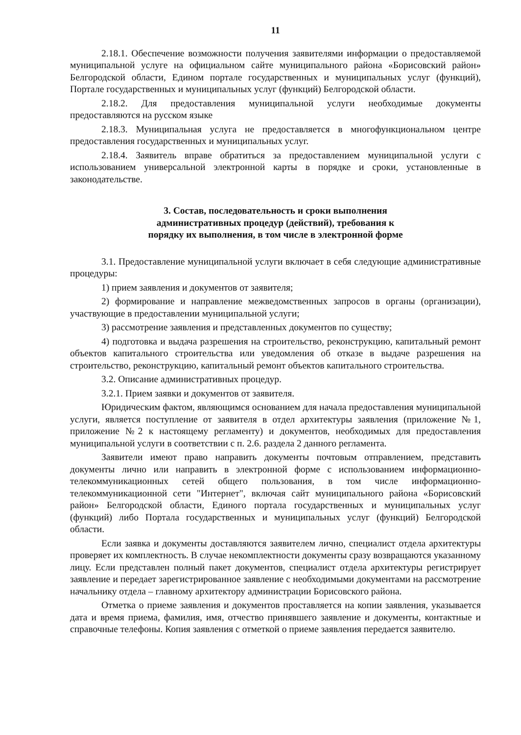11
2.18.1. Обеспечение возможности получения заявителями информации о предоставляемой муниципальной услуге на официальном сайте муниципального района «Борисовский район» Белгородской области, Едином портале государственных и муниципальных услуг (функций), Портале государственных и муниципальных услуг (функций) Белгородской области.
2.18.2. Для предоставления муниципальной услуги необходимые документы предоставляются на русском языке
2.18.3. Муниципальная услуга не предоставляется в многофункциональном центре предоставления государственных и муниципальных услуг.
2.18.4. Заявитель вправе обратиться за предоставлением муниципальной услуги с использованием универсальной электронной карты в порядке и сроки, установленные в законодательстве.
3. Состав, последовательность и сроки выполнения
административных процедур (действий), требования к
порядку их выполнения, в том числе в электронной форме
3.1. Предоставление муниципальной услуги включает в себя следующие административные процедуры:
1) прием заявления и документов от заявителя;
2) формирование и направление межведомственных запросов в органы (организации), участвующие в предоставлении муниципальной услуги;
3) рассмотрение заявления и представленных документов по существу;
4) подготовка и выдача разрешения на строительство, реконструкцию, капитальный ремонт объектов капитального строительства или уведомления об отказе в выдаче разрешения на строительство, реконструкцию, капитальный ремонт объектов капитального строительства.
3.2. Описание административных процедур.
3.2.1. Прием заявки и документов от заявителя.
Юридическим фактом, являющимся основанием для начала предоставления муниципальной услуги, является поступление от заявителя в отдел архитектуры заявления (приложение №1, приложение №2 к настоящему регламенту) и документов, необходимых для предоставления муниципальной услуги в соответствии с п. 2.6. раздела 2 данного регламента.
Заявители имеют право направить документы почтовым отправлением, представить документы лично или направить в электронной форме с использованием информационно-телекоммуникационных сетей общего пользования, в том числе информационно-телекоммуникационной сети "Интернет", включая сайт муниципального района «Борисовский район» Белгородской области, Единого портала государственных и муниципальных услуг (функций) либо Портала государственных и муниципальных услуг (функций) Белгородской области.
Если заявка и документы доставляются заявителем лично, специалист отдела архитектуры проверяет их комплектность. В случае некомплектности документы сразу возвращаются указанному лицу. Если представлен полный пакет документов, специалист отдела архитектуры регистрирует заявление и передает зарегистрированное заявление с необходимыми документами на рассмотрение начальнику отдела – главному архитектору администрации Борисовского района.
Отметка о приеме заявления и документов проставляется на копии заявления, указывается дата и время приема, фамилия, имя, отчество принявшего заявление и документы, контактные и справочные телефоны. Копия заявления с отметкой о приеме заявления передается заявителю.